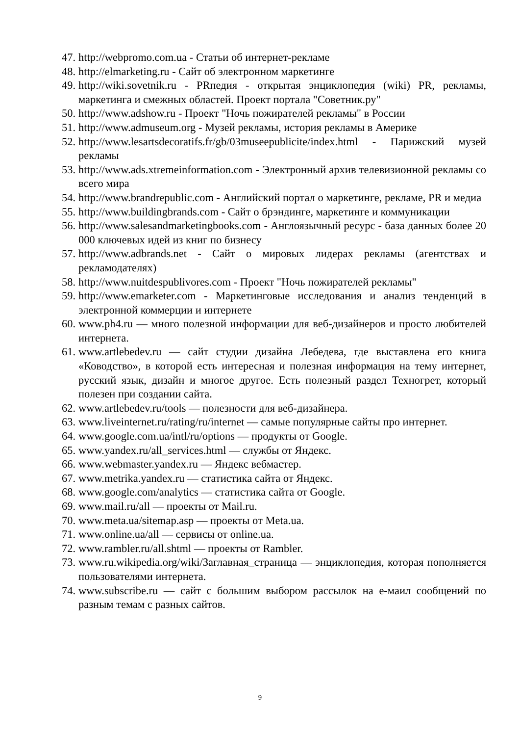47. http://webpromo.com.ua - Статьи об интернет-рекламе
48. http://elmarketing.ru - Сайт об электронном маркетинге
49. http://wiki.sovetnik.ru - PRпедия - открытая энциклопедия (wiki) PR, рекламы, маркетинга и смежных областей. Проект портала "Советник.ру"
50. http://www.adshow.ru - Проект "Ночь пожирателей рекламы" в России
51. http://www.admuseum.org - Музей рекламы, история рекламы в Америке
52. http://www.lesartsdecoratifs.fr/gb/03museepublicite/index.html - Парижский музей рекламы
53. http://www.ads.xtremeinformation.com - Электронный архив телевизионной рекламы со всего мира
54. http://www.brandrepublic.com - Английский портал о маркетинге, рекламе, PR и медиа
55. http://www.buildingbrands.com - Сайт о брэндинге, маркетинге и коммуникации
56. http://www.salesandmarketingbooks.com - Англоязычный ресурс - база данных более 20 000 ключевых идей из книг по бизнесу
57. http://www.adbrands.net - Сайт о мировых лидерах рекламы (агентствах и рекламодателях)
58. http://www.nuitdespublivores.com - Проект "Ночь пожирателей рекламы"
59. http://www.emarketer.com - Маркетинговые исследования и анализ тенденций в электронной коммерции и интернете
60. www.ph4.ru — много полезной информации для веб-дизайнеров и просто любителей интернета.
61. www.artlebedev.ru — сайт студии дизайна Лебедева, где выставлена его книга «Ководство», в которой есть интересная и полезная информация на тему интернет, русский язык, дизайн и многое другое. Есть полезный раздел Техногрет, который полезен при создании сайта.
62. www.artlebedev.ru/tools — полезности для веб-дизайнера.
63. www.liveinternet.ru/rating/ru/internet — самые популярные сайты про интернет.
64. www.google.com.ua/intl/ru/options — продукты от Google.
65. www.yandex.ru/all_services.html — службы от Яндекс.
66. www.webmaster.yandex.ru — Яндекс вебмастер.
67. www.metrika.yandex.ru — статистика сайта от Яндекс.
68. www.google.com/analytics — статистика сайта от Google.
69. www.mail.ru/all — проекты от Mail.ru.
70. www.meta.ua/sitemap.asp — проекты от Meta.ua.
71. www.online.ua/all — сервисы от online.ua.
72. www.rambler.ru/all.shtml — проекты от Rambler.
73. www.ru.wikipedia.org/wiki/Заглавная_страница — энциклопедия, которая пополняется пользователями интернета.
74. www.subscribe.ru — сайт с большим выбором рассылок на е-маил сообщений по разным темам с разных сайтов.
9